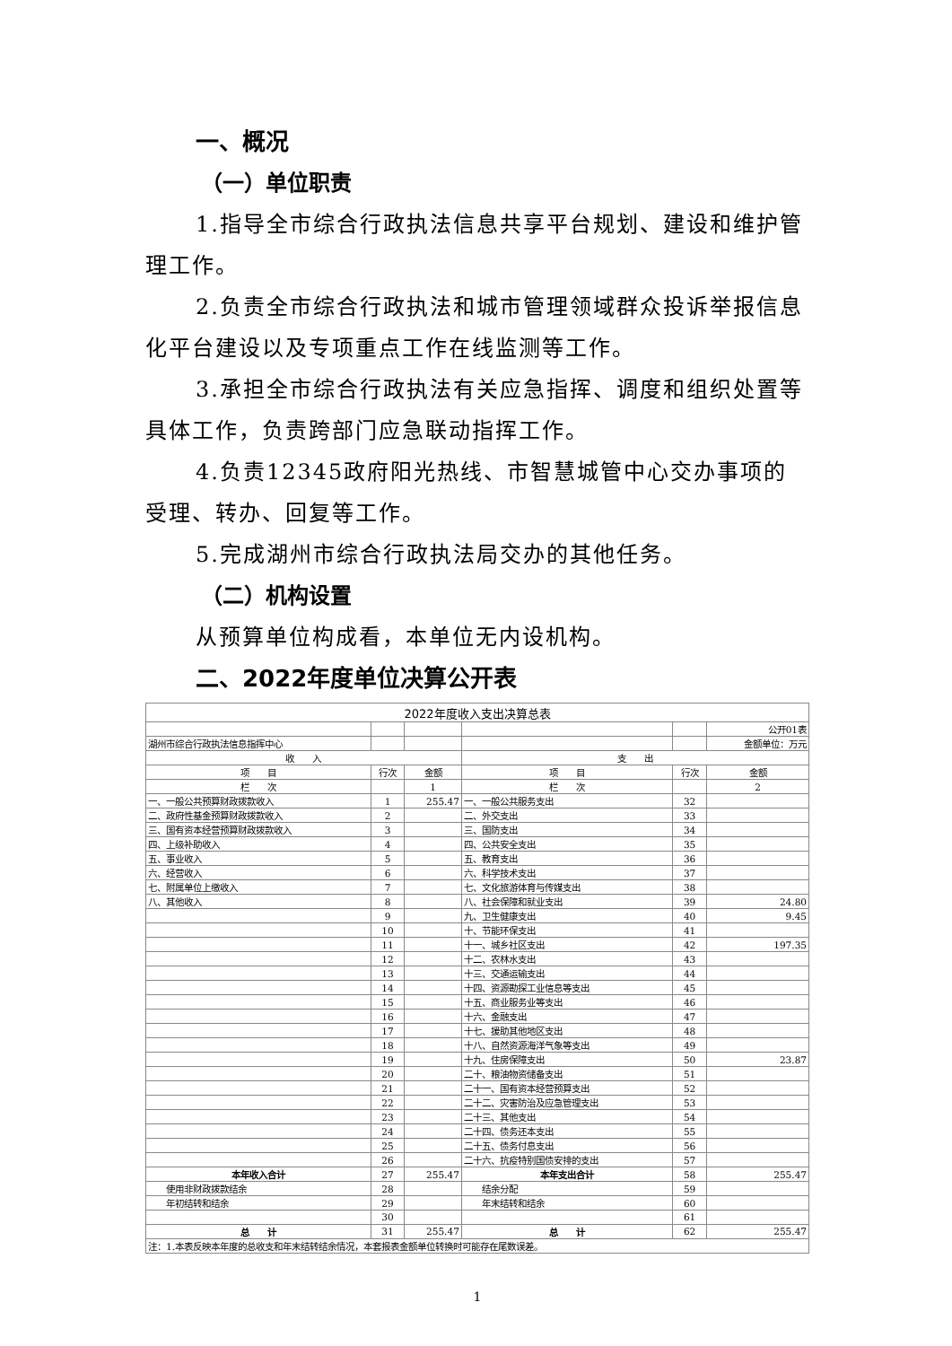一、概况
（一）单位职责
1.指导全市综合行政执法信息共享平台规划、建设和维护管理工作。
2.负责全市综合行政执法和城市管理领域群众投诉举报信息化平台建设以及专项重点工作在线监测等工作。
3.承担全市综合行政执法有关应急指挥、调度和组织处置等具体工作，负责跨部门应急联动指挥工作。
4.负责12345政府阳光热线、市智慧城管中心交办事项的受理、转办、回复等工作。
5.完成湖州市综合行政执法局交办的其他任务。
（二）机构设置
从预算单位构成看，本单位无内设机构。
二、2022年度单位决算公开表
| 2022年度收入支出决算总表 | | | | | |
| | | | | | 公开01表 |
| 湖州市综合行政执法信息指挥中心 | | | | | 金额单位：万元 |
| 收 入 | | | 支 出 | | |
| 项 目 | 行次 | 金额 | 项 目 | 行次 | 金额 |
| 栏 次 | | 1 | 栏 次 | | 2 |
| 一、一般公共预算财政拨款收入 | 1 | 255.47 | 一、一般公共服务支出 | 32 | |
| 二、政府性基金预算财政拨款收入 | 2 | | 二、外交支出 | 33 | |
| 三、国有资本经营预算财政拨款收入 | 3 | | 三、国防支出 | 34 | |
| 四、上级补助收入 | 4 | | 四、公共安全支出 | 35 | |
| 五、事业收入 | 5 | | 五、教育支出 | 36 | |
| 六、经营收入 | 6 | | 六、科学技术支出 | 37 | |
| 七、附属单位上缴收入 | 7 | | 七、文化旅游体育与传媒支出 | 38 | |
| 八、其他收入 | 8 | | 八、社会保障和就业支出 | 39 | 24.80 |
| | 9 | | 九、卫生健康支出 | 40 | 9.45 |
| | 10 | | 十、节能环保支出 | 41 | |
| | 11 | | 十一、城乡社区支出 | 42 | 197.35 |
| | 12 | | 十二、农林水支出 | 43 | |
| | 13 | | 十三、交通运输支出 | 44 | |
| | 14 | | 十四、资源勘探工业信息等支出 | 45 | |
| | 15 | | 十五、商业服务业等支出 | 46 | |
| | 16 | | 十六、金融支出 | 47 | |
| | 17 | | 十七、援助其他地区支出 | 48 | |
| | 18 | | 十八、自然资源海洋气象等支出 | 49 | |
| | 19 | | 十九、住房保障支出 | 50 | 23.87 |
| | 20 | | 二十、粮油物资储备支出 | 51 | |
| | 21 | | 二十一、国有资本经营预算支出 | 52 | |
| | 22 | | 二十二、灾害防治及应急管理支出 | 53 | |
| | 23 | | 二十三、其他支出 | 54 | |
| | 24 | | 二十四、债务还本支出 | 55 | |
| | 25 | | 二十五、债务付息支出 | 56 | |
| | 26 | | 二十六、抗疫特别国债安排的支出 | 57 | |
| 本年收入合计 | 27 | 255.47 | 本年支出合计 | 58 | 255.47 |
| 使用非财政拨款结余 | 28 | | 结余分配 | 59 | |
| 年初结转和结余 | 29 | | 年末结转和结余 | 60 | |
| | 30 | | | 61 | |
| 总 计 | 31 | 255.47 | 总 计 | 62 | 255.47 |
| 注：1.本表反映本年度的总收支和年末结转结余情况，本套报表金额单位转换时可能存在尾数误差。 | | | | | |
1